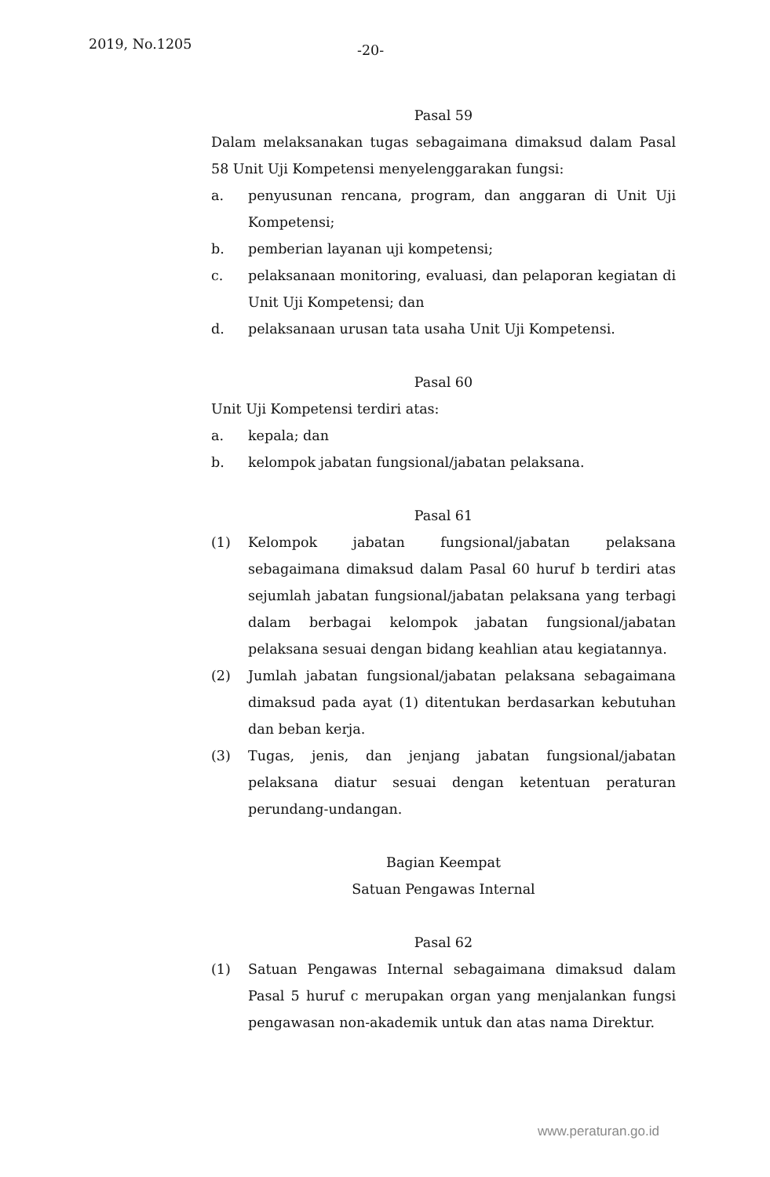2019, No.1205 -20-
Pasal 59
Dalam melaksanakan tugas sebagaimana dimaksud dalam Pasal 58 Unit Uji Kompetensi menyelenggarakan fungsi:
a. penyusunan rencana, program, dan anggaran di Unit Uji Kompetensi;
b. pemberian layanan uji kompetensi;
c. pelaksanaan monitoring, evaluasi, dan pelaporan kegiatan di Unit Uji Kompetensi; dan
d. pelaksanaan urusan tata usaha Unit Uji Kompetensi.
Pasal 60
Unit Uji Kompetensi terdiri atas:
a. kepala; dan
b. kelompok jabatan fungsional/jabatan pelaksana.
Pasal 61
(1) Kelompok jabatan fungsional/jabatan pelaksana sebagaimana dimaksud dalam Pasal 60 huruf b terdiri atas sejumlah jabatan fungsional/jabatan pelaksana yang terbagi dalam berbagai kelompok jabatan fungsional/jabatan pelaksana sesuai dengan bidang keahlian atau kegiatannya.
(2) Jumlah jabatan fungsional/jabatan pelaksana sebagaimana dimaksud pada ayat (1) ditentukan berdasarkan kebutuhan dan beban kerja.
(3) Tugas, jenis, dan jenjang jabatan fungsional/jabatan pelaksana diatur sesuai dengan ketentuan peraturan perundang-undangan.
Bagian Keempat
Satuan Pengawas Internal
Pasal 62
(1) Satuan Pengawas Internal sebagaimana dimaksud dalam Pasal 5 huruf c merupakan organ yang menjalankan fungsi pengawasan non-akademik untuk dan atas nama Direktur.
www.peraturan.go.id